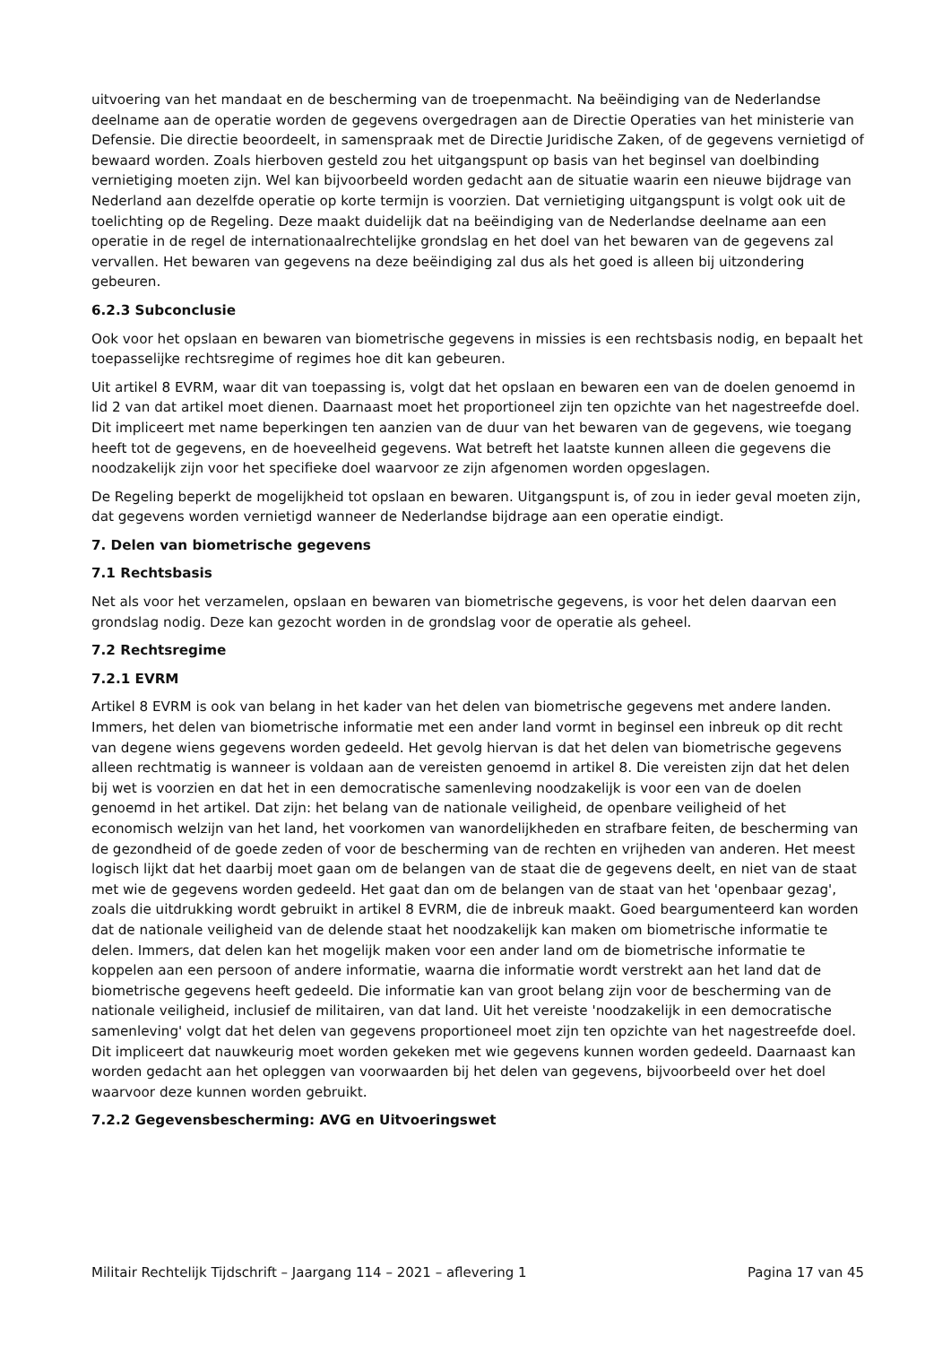uitvoering van het mandaat en de bescherming van de troepenmacht. Na beëindiging van de Nederlandse deelname aan de operatie worden de gegevens overgedragen aan de Directie Operaties van het ministerie van Defensie. Die directie beoordeelt, in samenspraak met de Directie Juridische Zaken, of de gegevens vernietigd of bewaard worden. Zoals hierboven gesteld zou het uitgangspunt op basis van het beginsel van doelbinding vernietiging moeten zijn. Wel kan bijvoorbeeld worden gedacht aan de situatie waarin een nieuwe bijdrage van Nederland aan dezelfde operatie op korte termijn is voorzien. Dat vernietiging uitgangspunt is volgt ook uit de toelichting op de Regeling. Deze maakt duidelijk dat na beëindiging van de Nederlandse deelname aan een operatie in de regel de internationaalrechtelijke grondslag en het doel van het bewaren van de gegevens zal vervallen. Het bewaren van gegevens na deze beëindiging zal dus als het goed is alleen bij uitzondering gebeuren.
6.2.3 Subconclusie
Ook voor het opslaan en bewaren van biometrische gegevens in missies is een rechtsbasis nodig, en bepaalt het toepasselijke rechtsregime of regimes hoe dit kan gebeuren.
Uit artikel 8 EVRM, waar dit van toepassing is, volgt dat het opslaan en bewaren een van de doelen genoemd in lid 2 van dat artikel moet dienen. Daarnaast moet het proportioneel zijn ten opzichte van het nagestreefde doel. Dit impliceert met name beperkingen ten aanzien van de duur van het bewaren van de gegevens, wie toegang heeft tot de gegevens, en de hoeveelheid gegevens. Wat betreft het laatste kunnen alleen die gegevens die noodzakelijk zijn voor het specifieke doel waarvoor ze zijn afgenomen worden opgeslagen.
De Regeling beperkt de mogelijkheid tot opslaan en bewaren. Uitgangspunt is, of zou in ieder geval moeten zijn, dat gegevens worden vernietigd wanneer de Nederlandse bijdrage aan een operatie eindigt.
7. Delen van biometrische gegevens
7.1 Rechtsbasis
Net als voor het verzamelen, opslaan en bewaren van biometrische gegevens, is voor het delen daarvan een grondslag nodig. Deze kan gezocht worden in de grondslag voor de operatie als geheel.
7.2 Rechtsregime
7.2.1 EVRM
Artikel 8 EVRM is ook van belang in het kader van het delen van biometrische gegevens met andere landen. Immers, het delen van biometrische informatie met een ander land vormt in beginsel een inbreuk op dit recht van degene wiens gegevens worden gedeeld. Het gevolg hiervan is dat het delen van biometrische gegevens alleen rechtmatig is wanneer is voldaan aan de vereisten genoemd in artikel 8. Die vereisten zijn dat het delen bij wet is voorzien en dat het in een democratische samenleving noodzakelijk is voor een van de doelen genoemd in het artikel. Dat zijn: het belang van de nationale veiligheid, de openbare veiligheid of het economisch welzijn van het land, het voorkomen van wanordelijkheden en strafbare feiten, de bescherming van de gezondheid of de goede zeden of voor de bescherming van de rechten en vrijheden van anderen. Het meest logisch lijkt dat het daarbij moet gaan om de belangen van de staat die de gegevens deelt, en niet van de staat met wie de gegevens worden gedeeld. Het gaat dan om de belangen van de staat van het 'openbaar gezag', zoals die uitdrukking wordt gebruikt in artikel 8 EVRM, die de inbreuk maakt. Goed beargumenteerd kan worden dat de nationale veiligheid van de delende staat het noodzakelijk kan maken om biometrische informatie te delen. Immers, dat delen kan het mogelijk maken voor een ander land om de biometrische informatie te koppelen aan een persoon of andere informatie, waarna die informatie wordt verstrekt aan het land dat de biometrische gegevens heeft gedeeld. Die informatie kan van groot belang zijn voor de bescherming van de nationale veiligheid, inclusief de militairen, van dat land. Uit het vereiste 'noodzakelijk in een democratische samenleving' volgt dat het delen van gegevens proportioneel moet zijn ten opzichte van het nagestreefde doel. Dit impliceert dat nauwkeurig moet worden gekeken met wie gegevens kunnen worden gedeeld. Daarnaast kan worden gedacht aan het opleggen van voorwaarden bij het delen van gegevens, bijvoorbeeld over het doel waarvoor deze kunnen worden gebruikt.
7.2.2 Gegevensbescherming: AVG en Uitvoeringswet
Militair Rechtelijk Tijdschrift – Jaargang 114 – 2021 – aflevering 1 Pagina 17 van 45